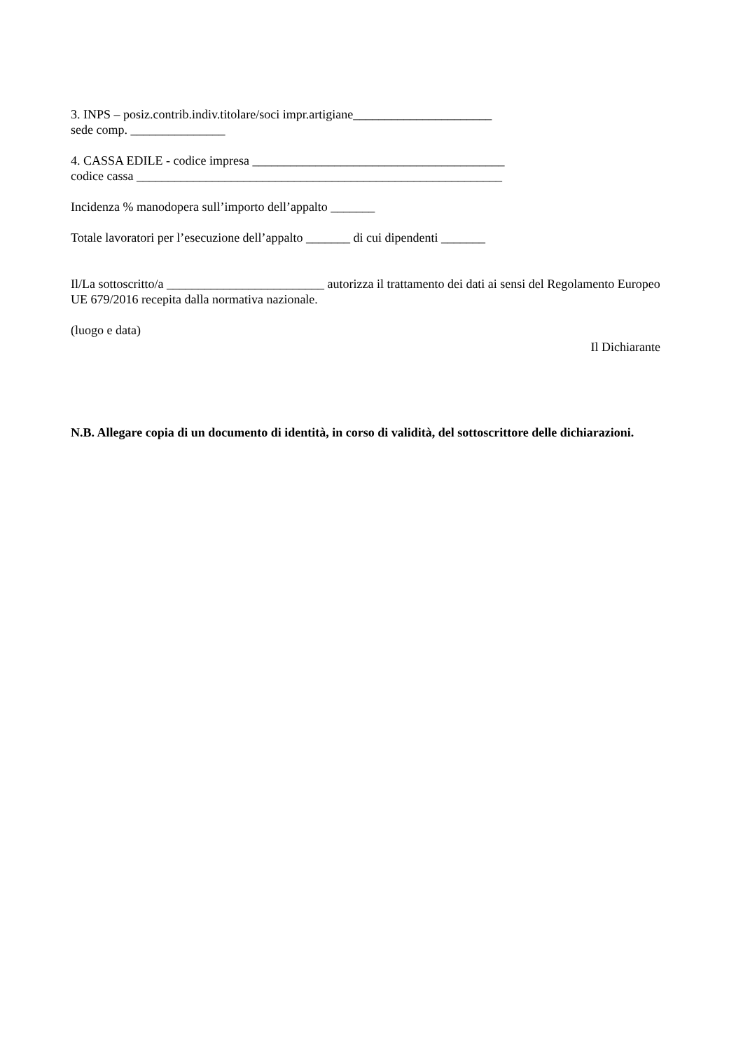3. INPS – posiz.contrib.indiv.titolare/soci impr.artigiane______________________
sede comp. _______________
4. CASSA EDILE - codice impresa ________________________________________
codice cassa __________________________________________________________
Incidenza % manodopera sull’importo dell’appalto _______
Totale lavoratori per l’esecuzione dell’appalto _______ di cui dipendenti _______
Il/La sottoscritto/a _________________________ autorizza il trattamento dei dati ai sensi del Regolamento Europeo UE 679/2016 recepita dalla normativa nazionale.
(luogo e data)
Il Dichiarante
N.B. Allegare copia di un documento di identità, in corso di validità, del sottoscrittore delle dichiarazioni.